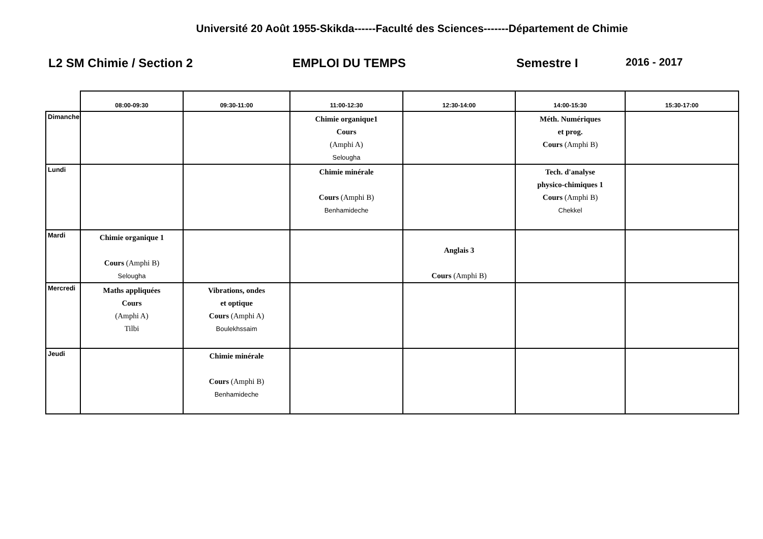Université 20 Août 1955-Skikda------Faculté des Sciences-------Département de Chimie
L2 SM Chimie / Section 2 EMPLOI DU TEMPS Semestre I 2016 - 2017
| | 08:00-09:30 | 09:30-11:00 | 11:00-12:30 | 12:30-14:00 | 14:00-15:30 | 15:30-17:00 |
| --- | --- | --- | --- | --- | --- | --- |
| Dimanche | | | Chimie organique1 Cours (Amphi A) Selougha | | Méth. Numériques et prog. Cours (Amphi B) | |
| Lundi | | | Chimie minérale Cours (Amphi B) Benhamideche | | Tech. d'analyse physico-chimiques 1 Cours (Amphi B) Chekkel | |
| Mardi | Chimie organique 1 Cours (Amphi B) Selougha | | | Anglais 3 Cours (Amphi B) | | |
| Mercredi | Maths appliquées Cours (Amphi A) Tilbi | Vibrations, ondes et optique Cours (Amphi A) Boulekhssaim | | | | |
| Jeudi | | Chimie minérale Cours (Amphi B) Benhamideche | | | | |